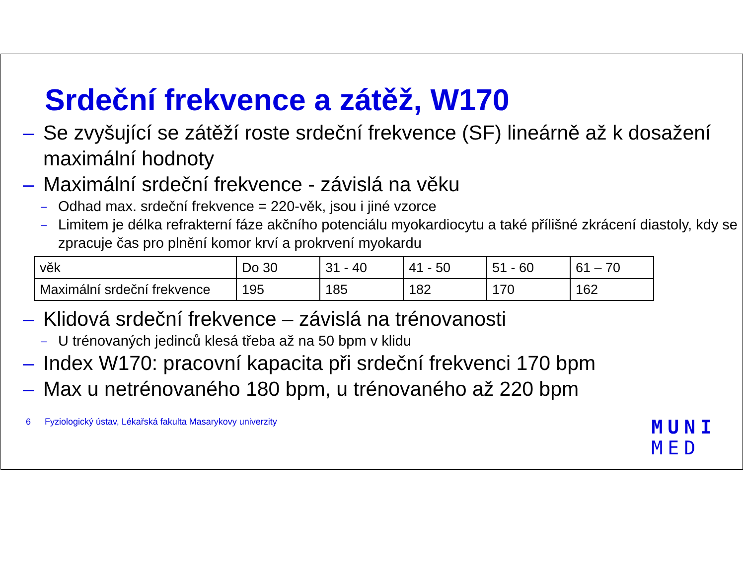Srdeční frekvence a zátěž, W170
– Se zvyšující se zátěží roste srdeční frekvence (SF) lineárně až k dosažení maximální hodnoty
– Maximální srdeční frekvence - závislá na věku
– Odhad max. srdeční frekvence = 220-věk, jsou i jiné vzorce
– Limitem je délka refrakterní fáze akčního potenciálu myokardiocytu a také přílišné zkrácení diastoly, kdy se zpracuje čas pro plnění komor krví a prokrvení myokardu
| věk | Do 30 | 31 - 40 | 41 - 50 | 51 - 60 | 61 – 70 |
| Maximální srdeční frekvence | 195 | 185 | 182 | 170 | 162 |
– Klidová srdeční frekvence – závislá na trénovanosti
– U trénovaných jedinců klesá třeba až na 50 bpm v klidu
– Index W170: pracovní kapacita při srdeční frekvenci 170 bpm
– Max u netrénovaného 180 bpm, u trénovaného až 220 bpm
6 Fyziologický ústav, Lékařská fakulta Masarykovy univerzity
MUNI
MED